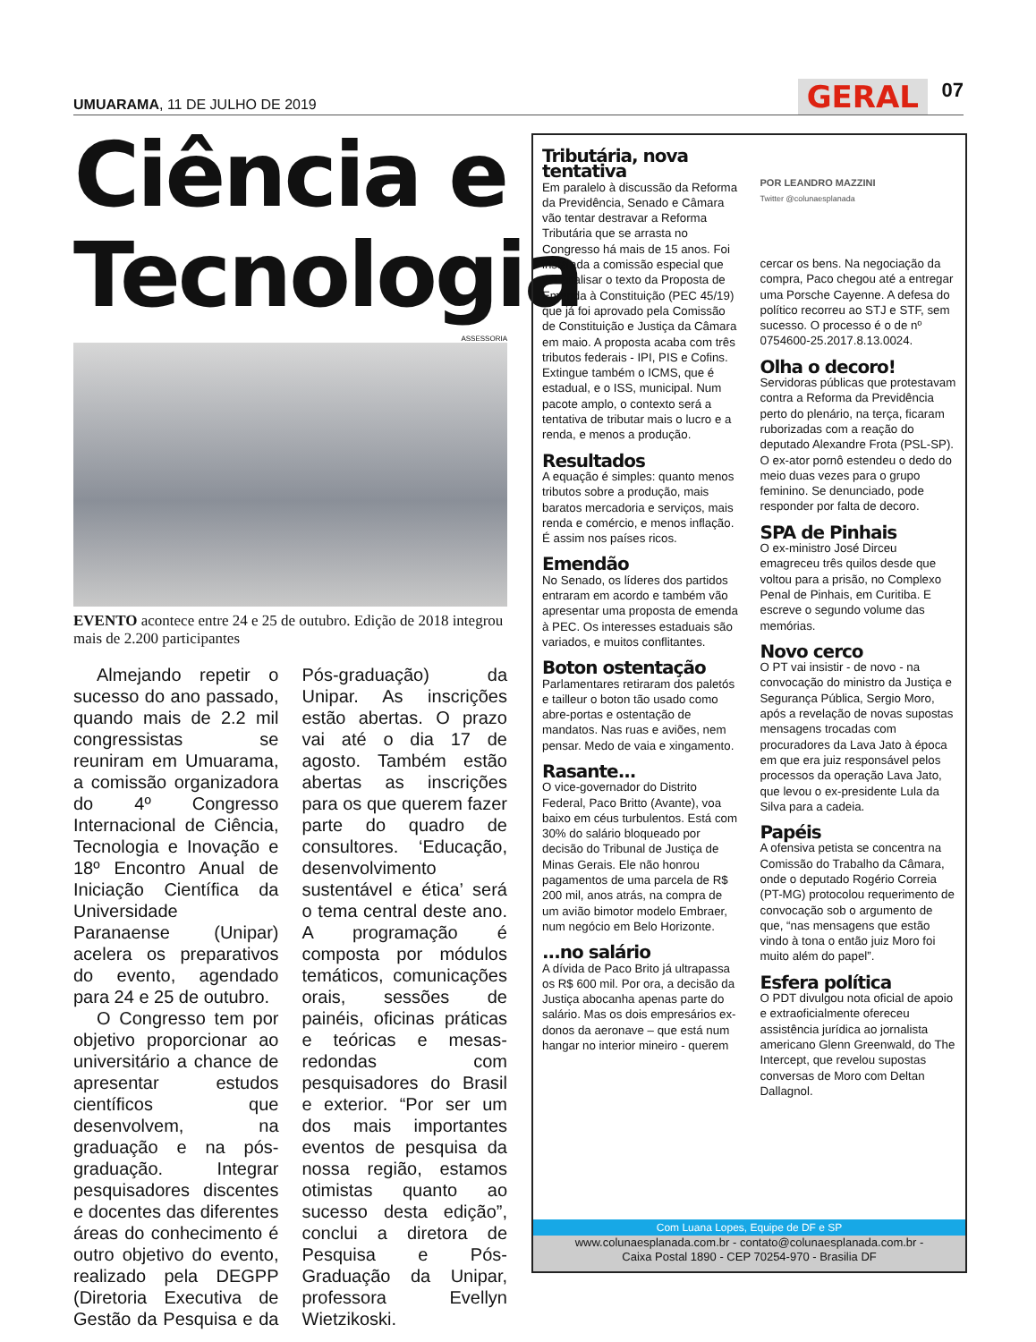UMUARAMA, 11 DE JULHO DE 2019 GERAL 07
Ciência e Tecnologia
ASSESSORIA
EVENTO acontece entre 24 e 25 de outubro. Edição de 2018 integrou mais de 2.200 participantes
Almejando repetir o sucesso do ano passado, quando mais de 2.2 mil congressistas se reuniram em Umuarama, a comissão organizadora do 4º Congresso Internacional de Ciência, Tecnologia e Inovação e 18º Encontro Anual de Iniciação Científica da Universidade Paranaense (Unipar) acelera os preparativos do evento, agendado para 24 e 25 de outubro.
O Congresso tem por objetivo proporcionar ao universitário a chance de apresentar estudos científicos que desenvolvem, na graduação e na pós-graduação. Integrar pesquisadores discentes e docentes das diferentes áreas do conhecimento é outro objetivo do evento, realizado pela DEGPP (Diretoria Executiva de Gestão da Pesquisa e da Pós-graduação) da Unipar. As inscrições estão abertas. O prazo vai até o dia 17 de agosto. Também estão abertas as inscrições para os que querem fazer parte do quadro de consultores. ‘Educação, desenvolvimento sustentável e ética’ será o tema central deste ano. A programação é composta por módulos temáticos, comunicações orais, sessões de painéis, oficinas práticas e teóricas e mesas-redondas com pesquisadores do Brasil e exterior. “Por ser um dos mais importantes eventos de pesquisa da nossa região, estamos otimistas quanto ao sucesso desta edição”, conclui a diretora de Pesquisa e Pós-Graduação da Unipar, professora Evellyn Wietzikoski.
Tributária, nova tentativa
Em paralelo à discussão da Reforma da Previdência, Senado e Câmara vão tentar destravar a Reforma Tributária que se arrasta no Congresso há mais de 15 anos. Foi instalada a comissão especial que vai analisar o texto da Proposta de Emenda à Constituição (PEC 45/19) que já foi aprovado pela Comissão de Constituição e Justiça da Câmara em maio. A proposta acaba com três tributos federais - IPI, PIS e Cofins. Extingue também o ICMS, que é estadual, e o ISS, municipal. Num pacote amplo, o contexto será a tentativa de tributar mais o lucro e a renda, e menos a produção.
Resultados
A equação é simples: quanto menos tributos sobre a produção, mais baratos mercadoria e serviços, mais renda e comércio, e menos inflação. É assim nos países ricos.
Emendão
No Senado, os líderes dos partidos entraram em acordo e também vão apresentar uma proposta de emenda à PEC. Os interesses estaduais são variados, e muitos conflitantes.
Boton ostentação
Parlamentares retiraram dos paletós e tailleur o boton tão usado como abre-portas e ostentação de mandatos. Nas ruas e aviões, nem pensar. Medo de vaia e xingamento.
Rasante...
O vice-governador do Distrito Federal, Paco Britto (Avante), voa baixo em céus turbulentos. Está com 30% do salário bloqueado por decisão do Tribunal de Justiça de Minas Gerais. Ele não honrou pagamentos de uma parcela de R$ 200 mil, anos atrás, na compra de um avião bimotor modelo Embraer, num negócio em Belo Horizonte.
...no salário
A dívida de Paco Brito já ultrapassa os R$ 600 mil. Por ora, a decisão da Justiça abocanha apenas parte do salário. Mas os dois empresários ex-donos da aeronave – que está num hangar no interior mineiro - querem
POR LEANDRO MAZZINI
Twitter @colunaesplanada
cercar os bens. Na negociação da compra, Paco chegou até a entregar uma Porsche Cayenne. A defesa do político recorreu ao STJ e STF, sem sucesso. O processo é o de nº 0754600-25.2017.8.13.0024.
Olha o decoro!
Servidoras públicas que protestavam contra a Reforma da Previdência perto do plenário, na terça, ficaram ruborizadas com a reação do deputado Alexandre Frota (PSL-SP). O ex-ator pornô estendeu o dedo do meio duas vezes para o grupo feminino. Se denunciado, pode responder por falta de decoro.
SPA de Pinhais
O ex-ministro José Dirceu emagreceu três quilos desde que voltou para a prisão, no Complexo Penal de Pinhais, em Curitiba. E escreve o segundo volume das memórias.
Novo cerco
O PT vai insistir - de novo - na convocação do ministro da Justiça e Segurança Pública, Sergio Moro, após a revelação de novas supostas mensagens trocadas com procuradores da Lava Jato à época em que era juiz responsável pelos processos da operação Lava Jato, que levou o ex-presidente Lula da Silva para a cadeia.
Papéis
A ofensiva petista se concentra na Comissão do Trabalho da Câmara, onde o deputado Rogério Correia (PT-MG) protocolou requerimento de convocação sob o argumento de que, “nas mensagens que estão vindo à tona o então juiz Moro foi muito além do papel”.
Esfera política
O PDT divulgou nota oficial de apoio e extraoficialmente ofereceu assistência jurídica ao jornalista americano Glenn Greenwald, do The Intercept, que revelou supostas conversas de Moro com Deltan Dallagnol.
Com Luana Lopes, Equipe de DF e SP
www.colunaesplanada.com.br - contato@colunaesplanada.com.br -
Caixa Postal 1890 - CEP 70254-970 - Brasilia DF